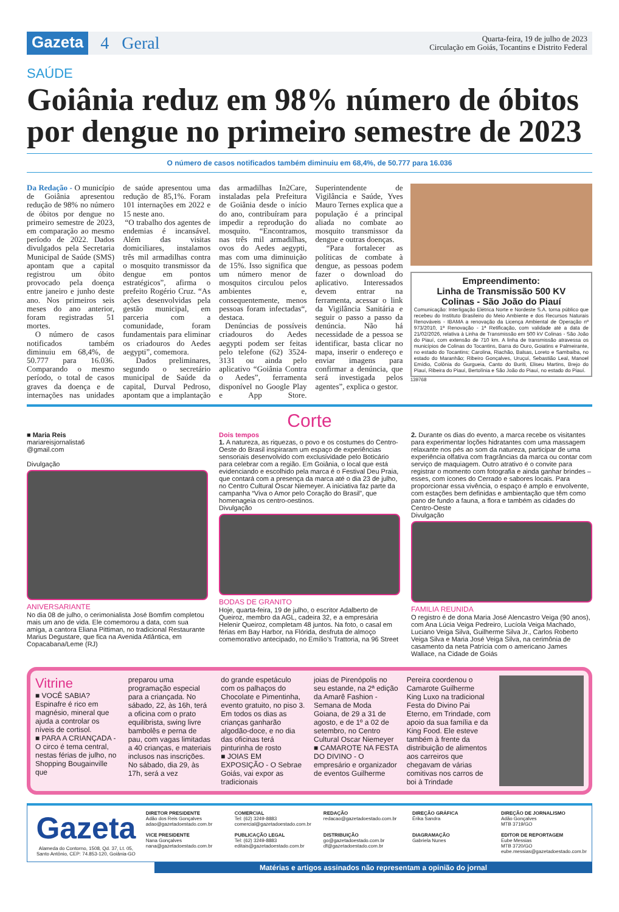Gazeta
4 Geral
Quarta-feira, 19 de julho de 2023
Circulação em Goiás, Tocantins e Distrito Federal
SAÚDE
Goiânia reduz em 98% número de óbitos por dengue no primeiro semestre de 2023
O número de casos notificados também diminuiu em 68,4%, de 50.777 para 16.036
Da Redação - O município de Goiânia apresentou redução de 98% no número de óbitos por dengue no primeiro semestre de 2023, em comparação ao mesmo período de 2022. Dados divulgados pela Secretaria Municipal de Saúde (SMS) apontam que a capital registrou um óbito provocado pela doença entre janeiro e junho deste ano. Nos primeiros seis meses do ano anterior, foram registradas 51 mortes.
O número de casos notificados também diminuiu em 68,4%, de 50.777 para 16.036. Comparando o mesmo período, o total de casos graves da doença e de internações nas unidades de saúde apresentou uma redução de 85,1%. Foram 101 internações em 2022 e 15 neste ano.
“O trabalho dos agentes de endemias é incansável. Além das visitas domiciliares, instalamos três mil armadilhas contra o mosquito transmissor da dengue em pontos estratégicos”, afirma o prefeito Rogério Cruz. “As ações desenvolvidas pela gestão municipal, em parceria com a comunidade, foram fundamentais para eliminar os criadouros do Aedes aegypti”, comemora.
Dados preliminares, segundo o secretário municipal de Saúde da capital, Durval Pedroso, apontam que a implantação das armadilhas In2Care, instaladas pela Prefeitura de Goiânia desde o início do ano, contribuíram para impedir a reprodução do mosquito. “Encontramos, nas três mil armadilhas, ovos do Aedes aegypti, mas com uma diminuição de 15%. Isso significa que um número menor de mosquitos circulou pelos ambientes e, consequentemente, menos pessoas foram infectadas“, destaca.
Denúncias de possíveis criadouros do Aedes aegypti podem ser feitas pelo telefone (62) 3524-3131 ou ainda pelo aplicativo “Goiânia Contra o Aedes”, ferramenta disponível no Google Play e App Store. Superintendente de Vigilância e Saúde, Yves Mauro Ternes explica que a população é a principal aliada no combate ao mosquito transmissor da dengue e outras doenças.
“Para fortalecer as políticas de combate à dengue, as pessoas podem fazer o download do aplicativo. Interessados devem entrar na ferramenta, acessar o link da Vigilância Sanitária e seguir o passo a passo da denúncia. Não há necessidade de a pessoa se identificar, basta clicar no mapa, inserir o endereço e enviar imagens para confirmar a denúncia, que será investigada pelos agentes”, explica o gestor.
Empreendimento:
Linha de Transmissão 500 KV
Colinas - São João do Piauí
Comunicação: Interligação Elétrica Norte e Nordeste S.A. torna público que recebeu do Instituto Brasileiro do Meio Ambiente e dos Recursos Naturais Renováveis - IBAMA a renovação da Licença Ambiental de Operação nº 973/2010, 1ª Renovação - 1ª Retificação, com validade até a data de 21/02/2026, relativa à Linha de Transmissão em 500 kV Colinas - São João do Piauí, com extensão de 710 km. A linha de transmissão atravessa os municípios de Colinas do Tocantins, Barra do Ouro, Goiatins e Palmeirante, no estado do Tocantins; Carolina, Riachão, Balsas, Loreto e Sambaíba, no estado do Maranhão; Ribeiro Gonçalves, Uruçuí, Sebastião Leal, Manoel Emídio, Colônia do Gurgueia, Canto do Buriti, Eliseu Martins, Brejo do Piauí, Ribeira do Piauí, Bertolínia e São João do Piauí, no estado do Piauí.
139768
Corte
■ Maria Reis
mariareisjornalista6
@gmail.com
Divulgação
ANIVERSARIANTE
No dia 08 de julho, o cerimonialista José Bomfim completou mais um ano de vida. Ele comemorou a data, com sua amiga, a cantora Eliana Pittiman, no tradicional Restaurante Marius Degustare, que fica na Avenida Atlântica, em Copacabana/Leme (RJ)
Dois tempos
1. A natureza, as riquezas, o povo e os costumes do Centro-Oeste do Brasil inspiraram um espaço de experiências sensoriais desenvolvido com exclusividade pelo Boticário para celebrar com a região. Em Goiânia, o local que está evidenciando e escolhido pela marca é o Festival Deu Praia, que contará com a presença da marca até o dia 23 de julho, no Centro Cultural Oscar Niemeyer. A iniciativa faz parte da campanha “Viva o Amor pelo Coração do Brasil”, que homenageia os centro-oestinos.
Divulgação
BODAS DE GRANITO
Hoje, quarta-feira, 19 de julho, o escritor Adalberto de Queiroz, membro da AGL, cadeira 32, e a empresária Helenir Queiroz, completam 48 juntos. Na foto, o casal em férias em Bay Harbor, na Flórida, desfruta de almoço comemorativo antecipado, no Emílio’s Trattoria, na 96 Street
2. Durante os dias do evento, a marca recebe os visitantes para experimentar loções hidratantes com uma massagem relaxante nos pés ao som da natureza, participar de uma experiência olfativa com fragrâncias da marca ou contar com serviço de maquiagem. Outro atrativo é o convite para registrar o momento com fotografia e ainda ganhar brindes – esses, com ícones do Cerrado e sabores locais. Para proporcionar essa vivência, o espaço é amplo e envolvente, com estações bem definidas e ambientação que têm como pano de fundo a fauna, a flora e também as cidades do Centro-Oeste
Divulgação
FAMILIA REUNIDA
O registro é de dona Maria José Alencastro Veiga (90 anos), com Ana Lúcia Veiga Pedreiro, Lucíola Veiga Machado, Luciano Veiga Silva, Guilherme Silva Jr., Carlos Roberto Veiga Silva e Maria José Veiga Silva, na cerimônia de casamento da neta Patrícia com o americano James Wallace, na Cidade de Goiás
Vitrine
■ VOCÊ SABIA?
Espinafre é rico em magnésio, mineral que ajuda a controlar os níveis de cortisol.
■ PARA A CRIANÇADA - O circo é tema central, nestas férias de julho, no Shopping Bougainville que
preparou uma programação especial para a criançada. No sábado, 22, às 16h, terá a oficina com o prato equilibrista, swing livre bambolês e perna de pau, com vagas limitadas a 40 crianças, e materiais inclusos nas inscrições. No sábado, dia 29, às 17h, será a vez
do grande espetáculo com os palhaços do Chocolate e Pimentinha, evento gratuito, no piso 3. Em todos os dias as crianças ganharão algodão-doce, e no dia das oficinas terá pinturinha de rosto
■ JOIAS EM EXPOSIÇÃO - O Sebrae Goiás, vai expor as tradicionais
joias de Pirenópolis no seu estande, na 2ª edição da Amarê Fashion - Semana de Moda Goiana, de 29 a 31 de agosto, e de 1º a 02 de setembro, no Centro Cultural Oscar Niemeyer
■ CAMAROTE NA FESTA DO DIVINO - O empresário e organizador de eventos Guilherme
Pereira coordenou o Camarote Guilherme King Luxo na tradicional Festa do Divino Pai Eterno, em Trindade, com apoio da sua família e da King Food. Ele esteve também à frente da distribuição de alimentos aos carreiros que chegavam de várias comitivas nos carros de boi à Trindade
Gazeta
Alameda do Contorno, 1508, Qd. 37, Lt. 05, Santo Antônio, CEP: 74.853-120, Goiânia-GO
DIRETOR PRESIDENTE
Adão dos Reis Gonçalves
adao@gazetadoestado.com.br
VICE PRESIDENTE
Nana Gonçalves
nana@gazetadoestado.com.br
COMERCIAL
Tel: (62) 3249-8883
comercial@gazetadoestado.com.br
PUBLICAÇÃO LEGAL
Tel: (62) 3249-8883
editais@gazetadoestado.com.br
REDAÇÃO
redacao@gazetadoestado.com.br
DISTRIBUIÇÃO
go@gazetadoestado.com.br
df@gazetadoestado.com.br
DIREÇÃO GRÁFICA
Érika Sandra
DIAGRAMAÇÃO
Gabriela Nunes
DIREÇÃO DE JORNALISMO
Adão Gonçalves
MTB 3719/GO
EDITOR DE REPORTAGEM
Eube Messias
MTB 3720/GO
eube.messias@gazetadoestado.com.br
Matérias e artigos assinados não representam a opinião do jornal